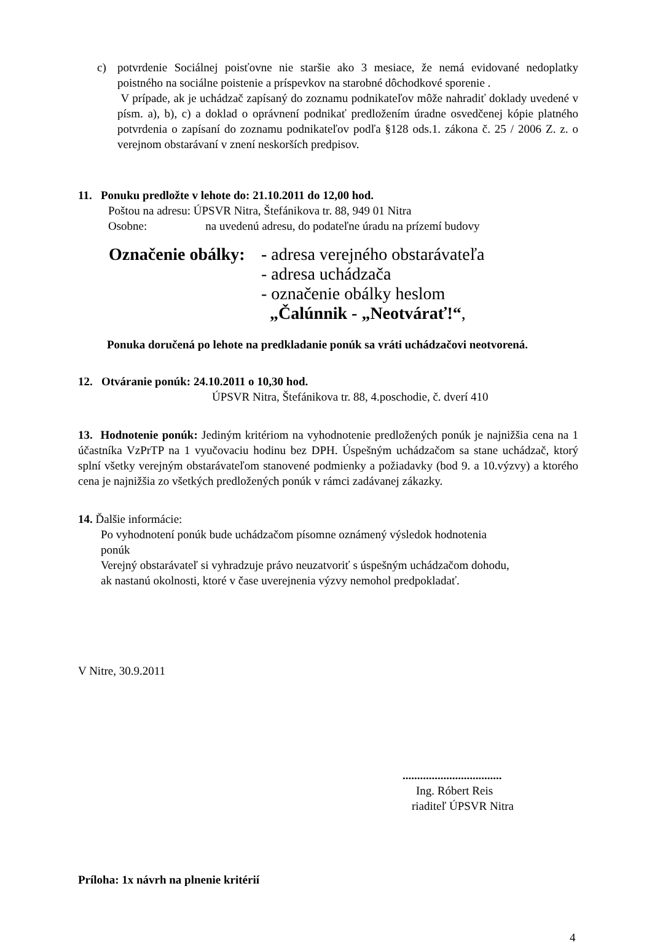c) potvrdenie Sociálnej poisťovne nie staršie ako 3 mesiace, že nemá evidované nedoplatky poistného na sociálne poistenie a príspevkov na starobné dôchodkové sporenie .
V prípade, ak je uchádzač zapísaný do zoznamu podnikateľov môže nahradiť doklady uvedené v písm. a), b), c) a doklad o oprávnení podnikať predložením úradne osvedčenej kópie platného potvrdenia o zapísaní do zoznamu podnikateľov podľa §128 ods.1. zákona č. 25 / 2006 Z. z. o verejnom obstarávaní v znení neskorších predpisov.
11. Ponuku predložte v lehote do: 21.10.2011 do 12,00 hod.
Poštou na adresu: ÚPSVR Nitra, Štefánikova tr. 88, 949 01 Nitra
Osobne: na uvedenú adresu, do podateľne úradu na prízemí budovy
Označenie obálky:
- adresa verejného obstarávateľa
- adresa uchádzača
- označenie obálky heslom
„Čalúnnik - „Neotvárať!“,
Ponuka doručená po lehote na predkladanie ponúk sa vráti uchádzačovi neotvorená.
12. Otváranie ponúk: 24.10.2011 o 10,30 hod.
ÚPSVR Nitra, Štefánikova tr. 88, 4.poschodie, č. dverí 410
13. Hodnotenie ponúk: Jediným kritériom na vyhodnotenie predložených ponúk je najnižšia cena na 1 účastníka VzPrTP na 1 vyučovaciu hodinu bez DPH. Úspešným uchádzačom sa stane uchádzač, ktorý splní všetky verejným obstarávateľom stanovené podmienky a požiadavky (bod 9. a 10.výzvy) a ktorého cena je najnižšia zo všetkých predložených ponúk v rámci zadávanej zákazky.
14. Ďalšie informácie:
Po vyhodnotení ponúk bude uchádzačom písomne oznámený výsledok hodnotenia
ponúk
Verejný obstarávateľ si vyhradzuje právo neuzatvoriť s úspešným uchádzačom dohodu,
ak nastanú okolnosti, ktoré v čase uverejnenia výzvy nemohol predpokladať.
V Nitre, 30.9.2011
..................................
Ing. Róbert Reis
riaditeľ ÚPSVR Nitra
Príloha: 1x návrh na plnenie kritérií
4